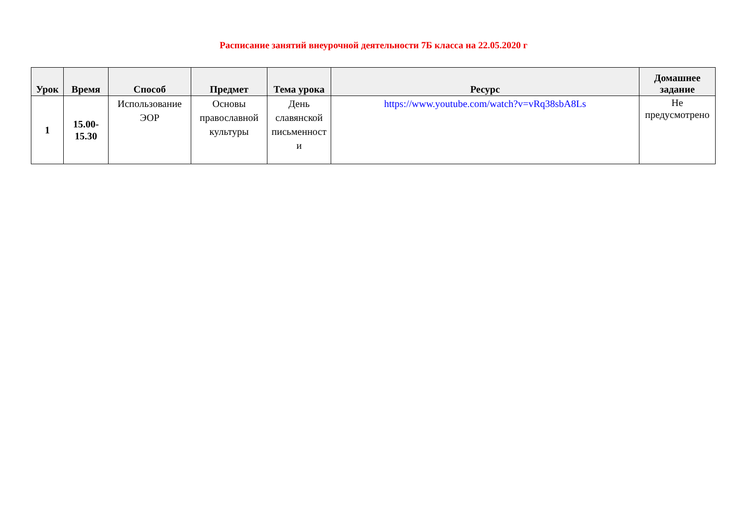Расписание занятий внеурочной деятельности 7Б класса на 22.05.2020 г
| Урок | Время | Способ | Предмет | Тема урока | Ресурс | Домашнее задание |
| --- | --- | --- | --- | --- | --- | --- |
| 1 | 15.00- 15.30 | Использование ЭОР | Основы православной культуры | День славянской письменност и | https://www.youtube.com/watch?v=vRq38sbA8Ls | Не предусмотрено |